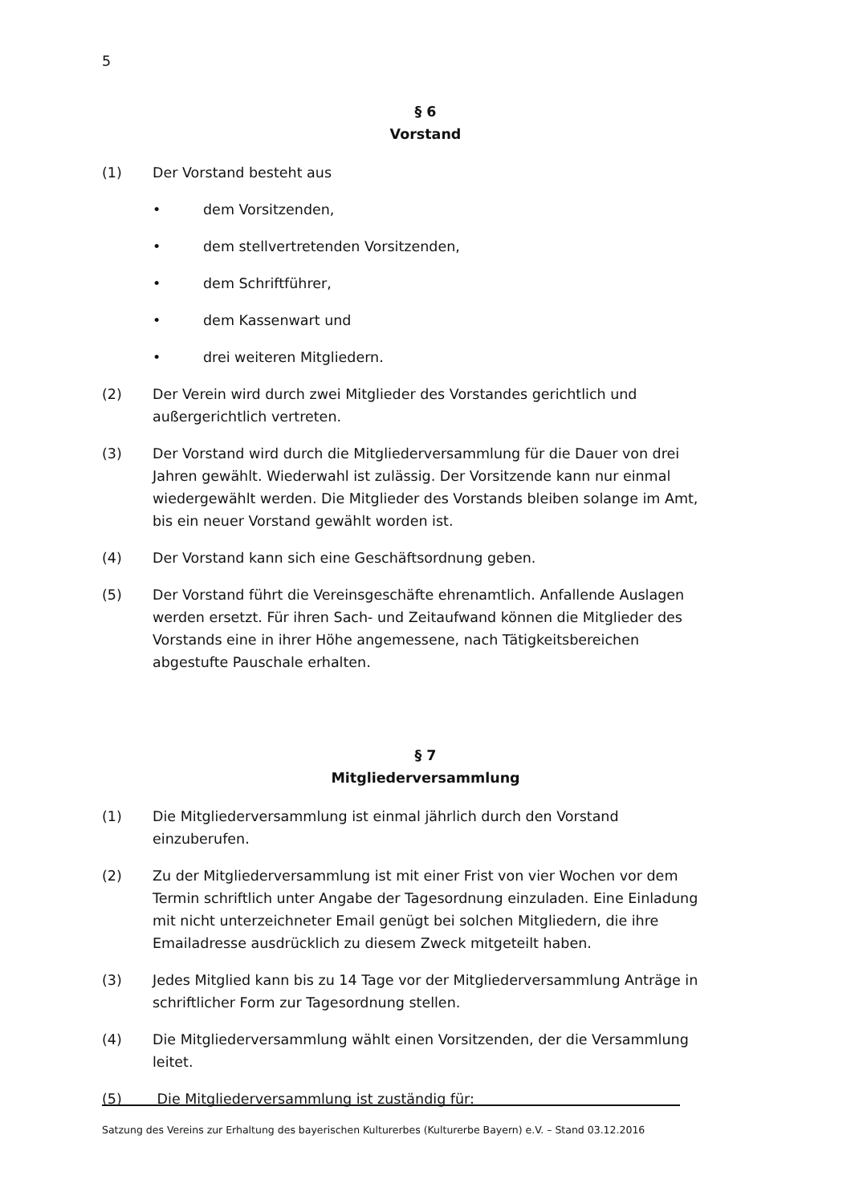5
§ 6
Vorstand
(1) Der Vorstand besteht aus
• dem Vorsitzenden,
• dem stellvertretenden Vorsitzenden,
• dem Schriftführer,
• dem Kassenwart und
• drei weiteren Mitgliedern.
(2) Der Verein wird durch zwei Mitglieder des Vorstandes gerichtlich und außergerichtlich vertreten.
(3) Der Vorstand wird durch die Mitgliederversammlung für die Dauer von drei Jahren gewählt. Wiederwahl ist zulässig. Der Vorsitzende kann nur einmal wiedergewählt werden. Die Mitglieder des Vorstands bleiben solange im Amt, bis ein neuer Vorstand gewählt worden ist.
(4) Der Vorstand kann sich eine Geschäftsordnung geben.
(5) Der Vorstand führt die Vereinsgeschäfte ehrenamtlich. Anfallende Auslagen werden ersetzt. Für ihren Sach- und Zeitaufwand können die Mitglieder des Vorstands eine in ihrer Höhe angemessene, nach Tätigkeitsbereichen abgestufte Pauschale erhalten.
§ 7
Mitgliederversammlung
(1) Die Mitgliederversammlung ist einmal jährlich durch den Vorstand einzuberufen.
(2) Zu der Mitgliederversammlung ist mit einer Frist von vier Wochen vor dem Termin schriftlich unter Angabe der Tagesordnung einzuladen. Eine Einladung mit nicht unterzeichneter Email genügt bei solchen Mitgliedern, die ihre Emailadresse ausdrücklich zu diesem Zweck mitgeteilt haben.
(3) Jedes Mitglied kann bis zu 14 Tage vor der Mitgliederversammlung Anträge in schriftlicher Form zur Tagesordnung stellen.
(4) Die Mitgliederversammlung wählt einen Vorsitzenden, der die Versammlung leitet.
(5) Die Mitgliederversammlung ist zuständig für:
Satzung des Vereins zur Erhaltung des bayerischen Kulturerbes (Kulturerbe Bayern) e.V. – Stand 03.12.2016